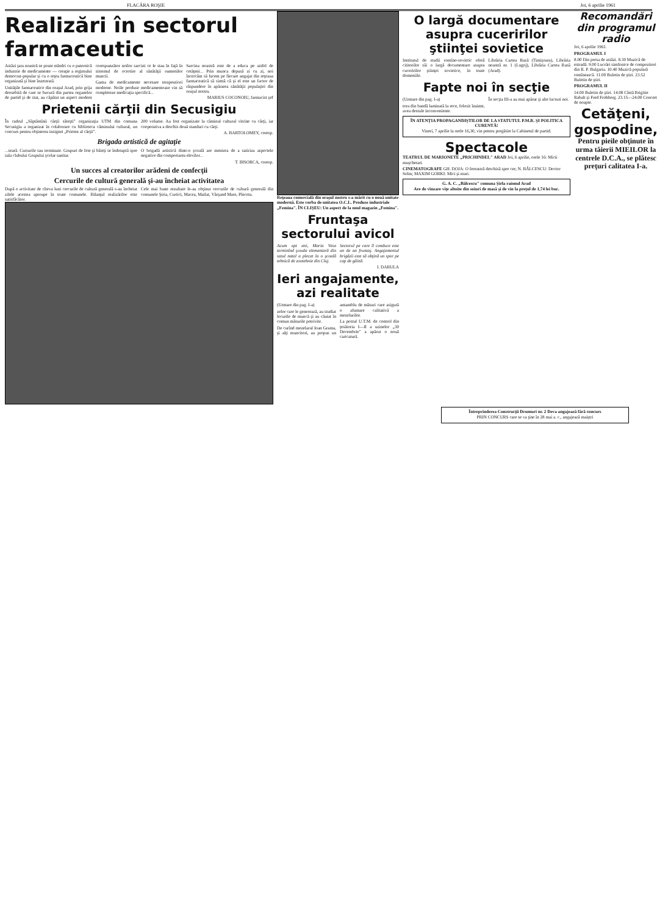FLACĂRA ROŞIE Joi, 6 aprilie 1961
Realizări în sectorul farmaceutic
Astăzi ţara noastră se poate mîndri cu o puternică industrie de medicamente — creaţie a regimului democrat-popular şi cu o reţea farmaceutică bine organizată şi bine înzestrată.
Unităţile farmaceutice din oraşul Arad, prin grija deosebită de care se bucură din partea organelor de partid şi de stat, au căpătat un aspect modern corespunzător noilor sarcini ce le stau în faţă în sistemul de ocrotire al sănătăţii oamenilor muncii.
Gama de medicamente necesare terapeuticei moderne. Noile produse medicamentoase vin să completeze medicaţia specifică...
Sarcina noastră este de a educa pe astfel de cetăţeni... Prin munca depusă zi cu zi, noi încercăm să facem pe fiecare angajat din reţeaua farmaceutică să simtă că şi el este un factor de răspundere în apărarea sănătăţii populaţiei din oraşul nostru.
MARIUS COCONOIU, farmacist şef
Prietenii cărţii din Secusigiu
În cadrul „Săptămînii cărţii săteşti" organizaţia UTM din comuna Secusigiu a organizat în colaborare cu biblioteca căminului cultural, un concurs pentru obţinerea insignei „Prieten al cărţii".
200 volume. Au fost organizate la căminul cultural vitrine cu cărţi, iar cooperativa a deschis două standuri cu cărţi.
A. BARTOLOMEY, coresp.
Brigada artistică de agitaţie
...seară. Cursurile sau terminate. Grupuri de fete şi băieţi se îndreaptă spre sala clubului Grupului şcolar sanitar.
O brigadă artistică dintr-o şcoală are menirea de a satiriza aspectele negative din comportarea elevilor...
T. BISORCA, coresp.
Un succes al creatorilor arădeni de confecţii
Cercurile de cultură generală şi-au încheiat activitatea
După o activitate de cîteva luni cercurile de cultură generală s-au încheiat zilele acestea aproape în toate comunele. Bilanţul realizărilor este satisfăcător.
Cele mai bune rezultate le-au obţinut cercurile de cultură generală din comunele Şiria, Curtici, Macea, Mailat, Vărşand Mare, Pîncota.
Reţeaua comercială din oraşul nostru s-a mărit cu o nouă unitate modernă. Este vorba de unitatea O.C.L. Produse industriale „Femina". ÎN CLIŞEU: Un aspect de la noul magazin „Femina".
Fruntaşa sectorului avicol
Acum opt ani, Maria Vesa terminînd şcoala elementară din satul natal a plecat la o şcoală tehnică de zootehnie din Cluj.
Sectorul pe care îl conduce este an de an fruntaş. Angajamentul brigăzii este să obţină un spor pe cap de găină.
I. DARULA
Ieri angajamente, azi realitate
(Urmare din pag. I-a)
zelor care le generează, au studiat locurile de muncă şi au căutat în comun măsurile potrivite.
De curînd mezelarul Ioan Grama, şi alţi muncitori, au propus un ansamblu de măsuri care asigură o afumare calitativă a mezelurilor.
La postul U.T.M. de control din ţesătoria I—II a uzinelor „30 Decembrie" a apărut o nouă caricatură.
O largă documentare asupra cuceririlor ştiinţei sovietice
Institutul de studii romîno-sovietic oferă cititorilor săi o largă documentare asupra cuceririlor ştiinţei sovietice, în toate domeniile.
Librăria Cartea Rusă (Timişoara), Librăria noastră nr. 1 (Lugoj), Librăria Cartea Rusă (Arad).
Fapte noi în secţie
(Urmare din pag. I-a)
tora din bandă laminată la rece, folosit înainte, avea destule inconveniente.
În secţia III-a au mai apărut şi alte lucruri noi.
ÎN ATENŢIA PROPAGANDIŞTILOR DE LA STATUTUL P.M.R. ŞI POLITICA CURENTĂ!
Vineri, 7 aprilie la orele 16,30, vin pentru pregătire la Cabinetul de partid.
Spectacole
TEATRUL DE MARIONETE „PRICHINDEL" ARAD Joi, 6 aprilie, orele 16: Micii muşchetari.
CINEMATOGRAFE GH. DOJA: O fereastră deschisă spre cer; N. BĂLCESCU: Doctor Solm; MAXIM GORKI: Mici şi mari.
G. A. C. „Bălcescu" comuna Şirla raionul Arad
Are de vînzare viţe altoite din soiuri de masă şi de vin la preţul de 1,74 lei buc.
Recomandări din programul radio
Joi, 6 aprilie 1961.
PROGRAMUL I
8.00 Din presa de astăzi. 8.30 Muzică de estradă. 9.00 Lucrări simfonice de compozitori din R. P. Bulgaria. 10.40 Muzică populară romînească. 11.00 Buletin de ştiri. 23.52 Buletin de ştiri.
PROGRAMUL II
14.00 Buletin de ştiri. 14.08 Cîntă Brigitte Rabalt şi Fred Frohberg. 23.15—24.00 Concert de noapte.
Cetăţeni, gospodine,
Pentru pieile obţinute în urma tăierii MIEILOR la centrele D.C.A., se plătesc preţuri calitatea I-a.
Întreprinderea Construcţii Drumuri nr. 2 Deva angajează fără concurs
PRIN CONCURS care se va ţine în 28 mai a. c., angajează maiştri